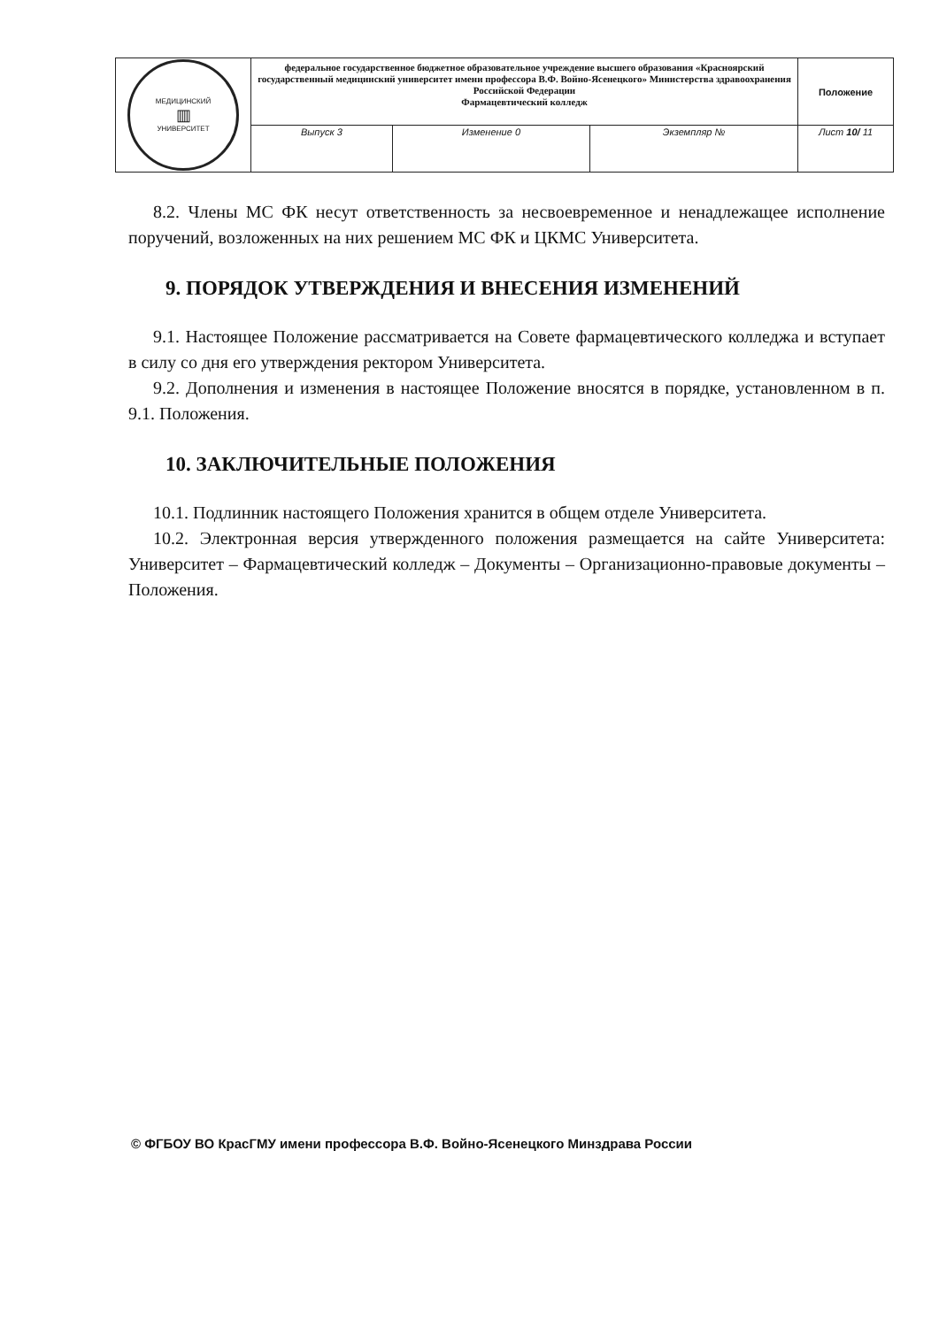| МЕДИЦИНСКИЙ ▥ УНИВЕРСИТЕТ | федеральное государственное бюджетное образовательное учреждение высшего образования «Красноярский государственный медицинский университет имени профессора В.Ф. Войно-Ясенецкого» Министерства здравоохранения Российской Федерации Фармацевтический колледж | | | Положение |
| | Выпуск 3 | Изменение 0 | Экземпляр № | Лист 10/ 11 |
8.2. Члены МС ФК несут ответственность за несвоевременное и ненадлежащее исполнение поручений, возложенных на них решением МС ФК и ЦКМС Университета.
9. ПОРЯДОК УТВЕРЖДЕНИЯ И ВНЕСЕНИЯ ИЗМЕНЕНИЙ
9.1. Настоящее Положение рассматривается на Совете фармацевтического колледжа и вступает в силу со дня его утверждения ректором Университета.
9.2. Дополнения и изменения в настоящее Положение вносятся в порядке, установленном в п. 9.1. Положения.
10. ЗАКЛЮЧИТЕЛЬНЫЕ ПОЛОЖЕНИЯ
10.1. Подлинник настоящего Положения хранится в общем отделе Университета.
10.2. Электронная версия утвержденного положения размещается на сайте Университета: Университет – Фармацевтический колледж – Документы – Организационно-правовые документы – Положения.
© ФГБОУ ВО КрасГМУ имени профессора В.Ф. Войно-Ясенецкого Минздрава России